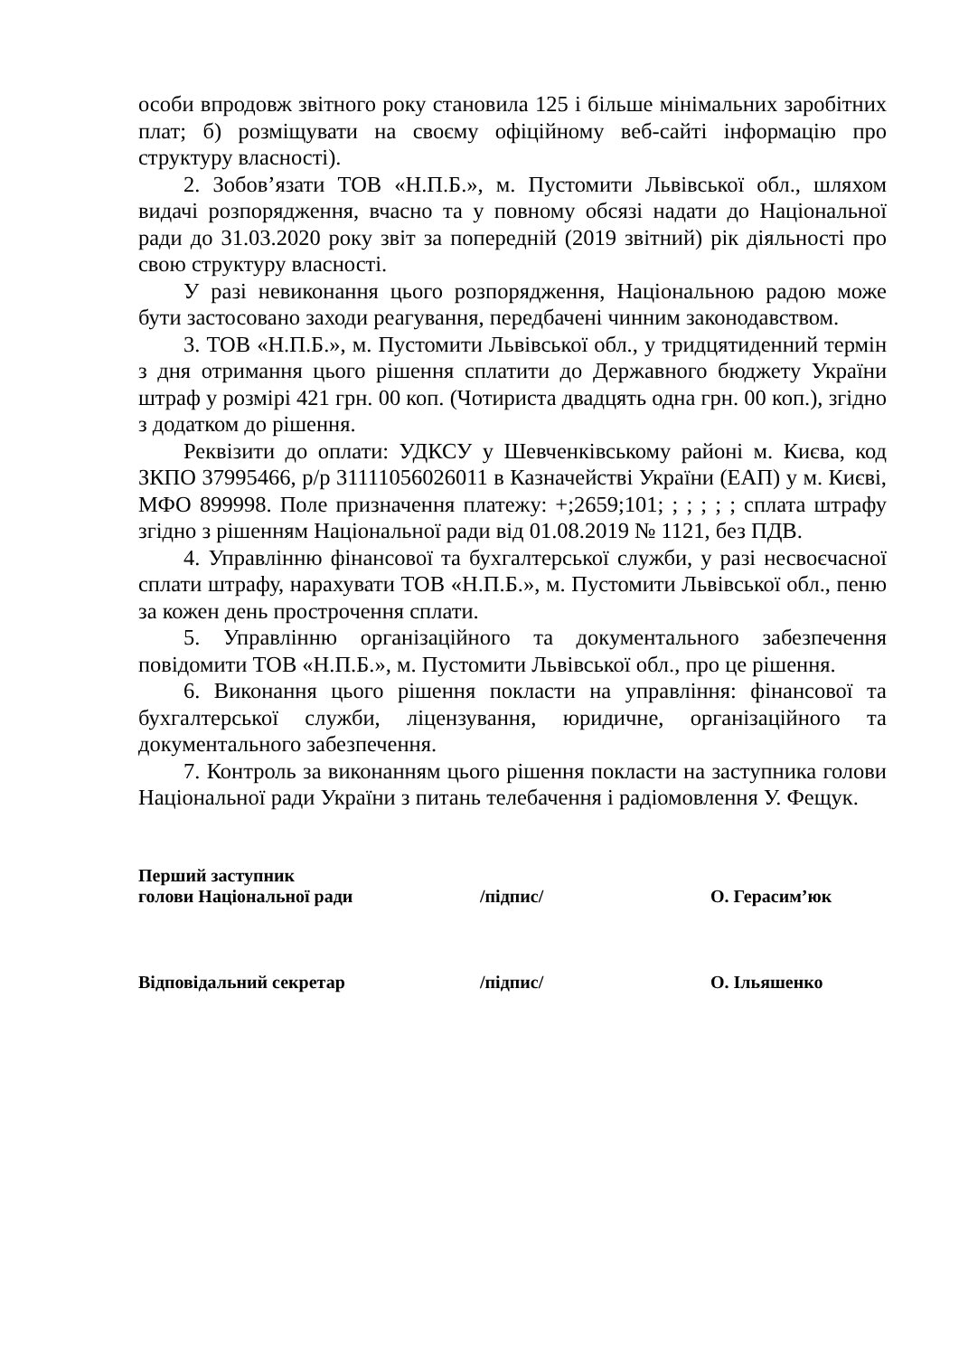особи впродовж звітного року становила 125 і більше мінімальних заробітних плат; б) розміщувати на своєму офіційному веб-сайті інформацію про структуру власності).
2. Зобов’язати ТОВ «Н.П.Б.», м. Пустомити Львівської обл., шляхом видачі розпорядження, вчасно та у повному обсязі надати до Національної ради до 31.03.2020 року звіт за попередній (2019 звітний) рік діяльності про свою структуру власності.
У разі невиконання цього розпорядження, Національною радою може бути застосовано заходи реагування, передбачені чинним законодавством.
3. ТОВ «Н.П.Б.», м. Пустомити Львівської обл., у тридцятиденний термін з дня отримання цього рішення сплатити до Державного бюджету України штраф у розмірі 421 грн. 00 коп. (Чотириста двадцять одна грн. 00 коп.), згідно з додатком до рішення.
Реквізити до оплати: УДКСУ у Шевченківському районі м. Києва, код ЗКПО 37995466, р/р 31111056026011 в Казначействі України (ЕАП) у м. Києві, МФО 899998. Поле призначення платежу: +;2659;101; ; ; ; ; ; сплата штрафу згідно з рішенням Національної ради від 01.08.2019 № 1121, без ПДВ.
4. Управлінню фінансової та бухгалтерської служби, у разі несвоєчасної сплати штрафу, нарахувати ТОВ «Н.П.Б.», м. Пустомити Львівської обл., пеню за кожен день прострочення сплати.
5. Управлінню організаційного та документального забезпечення повідомити ТОВ «Н.П.Б.», м. Пустомити Львівської обл., про це рішення.
6. Виконання цього рішення покласти на управління: фінансової та бухгалтерської служби, ліцензування, юридичне, організаційного та документального забезпечення.
7. Контроль за виконанням цього рішення покласти на заступника голови Національної ради України з питань телебачення і радіомовлення У. Фещук.
| Перший заступник голови Національної ради | /підпис/ | О. Герасим’юк |
| Відповідальний секретар | /підпис/ | О. Ільяшенко |